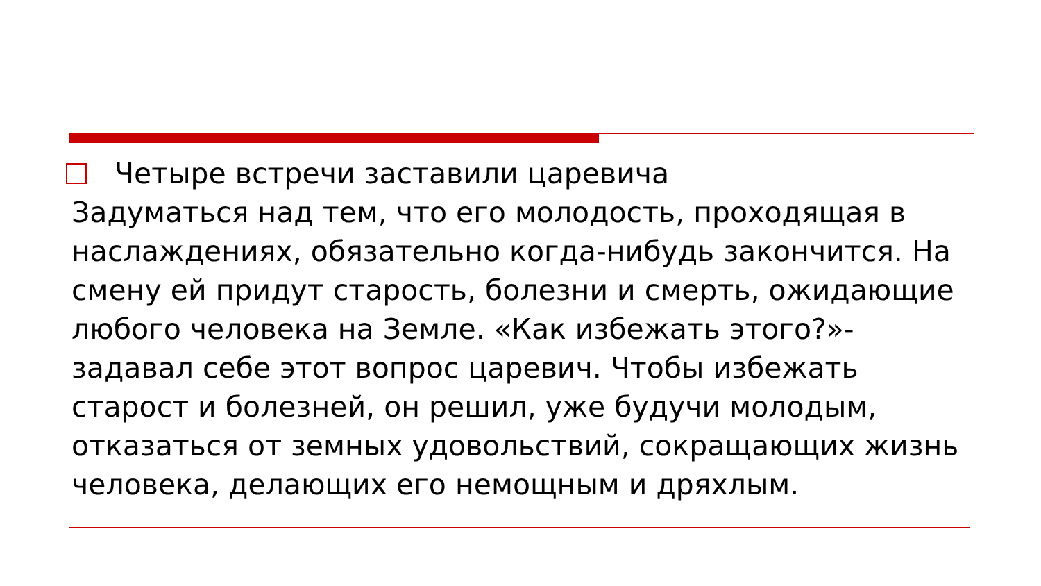Четыре встречи заставили царевича
Задуматься над тем, что его молодость, проходящая в наслаждениях, обязательно когда-нибудь закончится. На смену ей придут старость, болезни и смерть, ожидающие любого человека на Земле. «Как избежать этого?»- задавал себе этот вопрос царевич. Чтобы избежать старост и болезней, он решил, уже будучи молодым, отказаться от земных удовольствий, сокращающих жизнь человека, делающих его немощным и дряхлым.